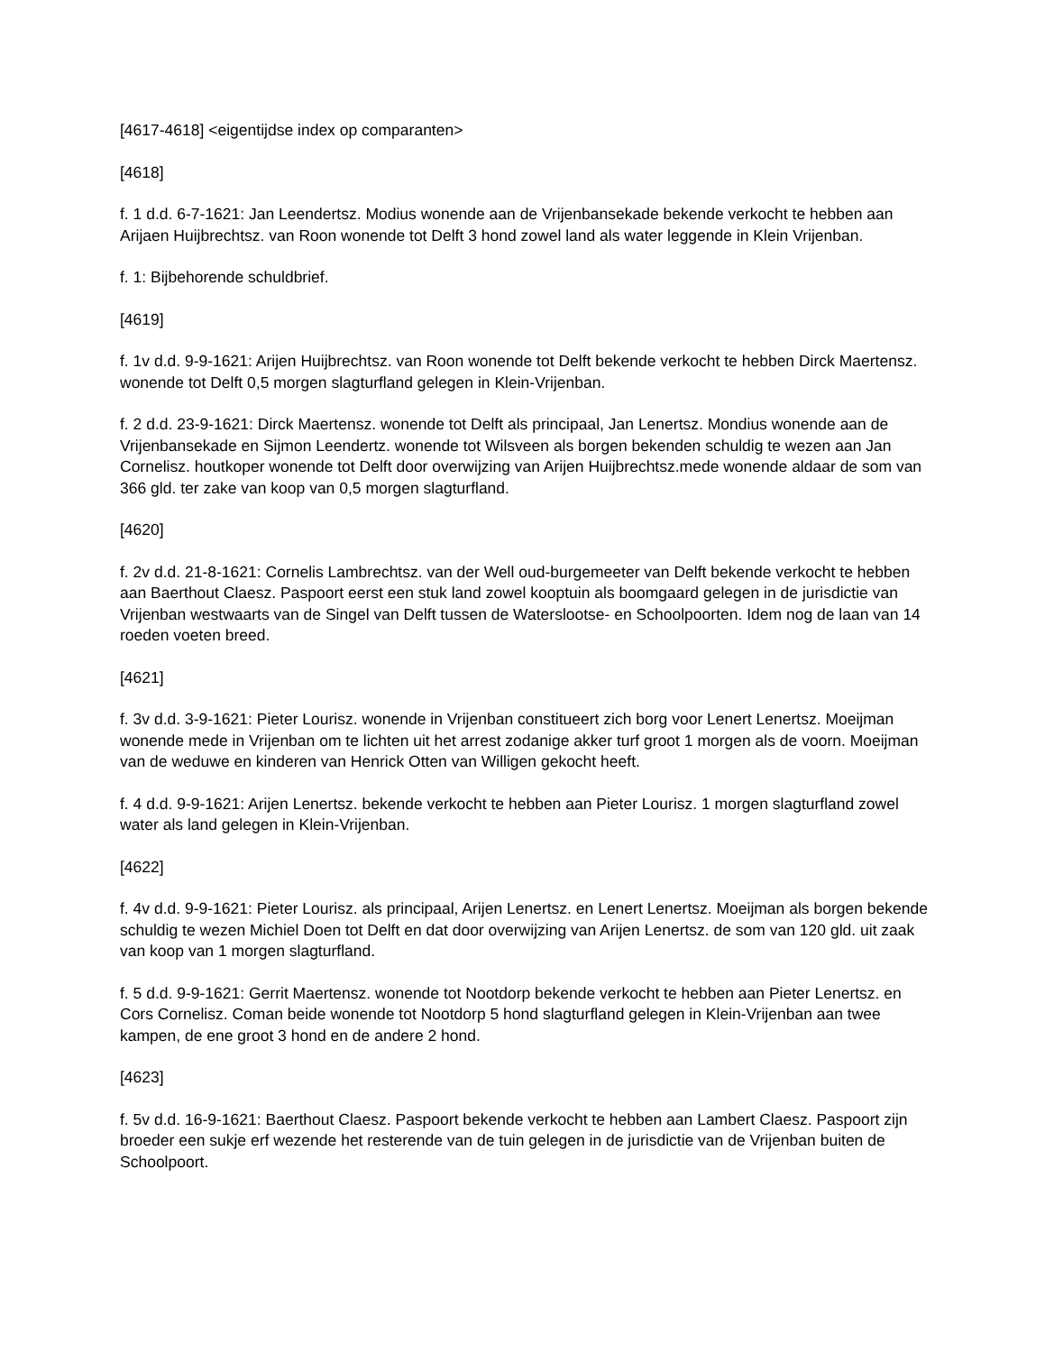[4617-4618] <eigentijdse index op comparanten>
[4618]
f. 1 d.d. 6-7-1621: Jan Leendertsz. Modius wonende aan de Vrijenbansekade bekende verkocht te hebben aan Arijaen Huijbrechtsz. van Roon wonende tot Delft 3 hond zowel land als water leggende in Klein Vrijenban.
f. 1: Bijbehorende schuldbrief.
[4619]
f. 1v d.d. 9-9-1621: Arijen Huijbrechtsz. van Roon wonende tot Delft bekende verkocht te hebben Dirck Maertensz. wonende tot Delft 0,5 morgen slagturfland gelegen in Klein-Vrijenban.
f. 2 d.d. 23-9-1621: Dirck Maertensz. wonende tot Delft als principaal, Jan Lenertsz. Mondius wonende aan de Vrijenbansekade en Sijmon Leendertz. wonende tot Wilsveen als borgen bekenden schuldig te wezen aan Jan Cornelisz. houtkoper wonende tot Delft door overwijzing van Arijen Huijbrechtsz.mede wonende aldaar de som van 366 gld. ter zake van koop van 0,5 morgen slagturfland.
[4620]
f. 2v d.d. 21-8-1621: Cornelis Lambrechtsz. van der Well oud-burgemeeter van Delft bekende verkocht te hebben aan Baerthout Claesz. Paspoort eerst een stuk land zowel kooptuin als boomgaard gelegen in de jurisdictie van Vrijenban westwaarts van de Singel van Delft tussen de Waterslootse- en Schoolpoorten. Idem nog de laan van 14 roeden voeten breed.
[4621]
f. 3v d.d. 3-9-1621: Pieter Lourisz. wonende in Vrijenban constitueert zich borg voor Lenert Lenertsz. Moeijman wonende mede in Vrijenban om te lichten uit het arrest zodanige akker turf groot 1 morgen als de voorn. Moeijman van de weduwe en kinderen van Henrick Otten van Willigen gekocht heeft.
f. 4 d.d. 9-9-1621: Arijen Lenertsz. bekende verkocht te hebben aan Pieter Lourisz. 1 morgen slagturfland zowel water als land gelegen in Klein-Vrijenban.
[4622]
f. 4v d.d. 9-9-1621: Pieter Lourisz. als principaal, Arijen Lenertsz. en Lenert Lenertsz. Moeijman als borgen bekende schuldig te wezen Michiel Doen tot Delft en dat door overwijzing van Arijen Lenertsz. de som van 120 gld. uit zaak van koop van 1 morgen slagturfland.
f. 5 d.d. 9-9-1621: Gerrit Maertensz. wonende tot Nootdorp bekende verkocht te hebben aan Pieter Lenertsz. en Cors Cornelisz. Coman beide wonende tot Nootdorp 5 hond slagturfland gelegen in Klein-Vrijenban aan twee kampen, de ene groot 3 hond en de andere 2 hond.
[4623]
f. 5v d.d. 16-9-1621: Baerthout Claesz. Paspoort bekende verkocht te hebben aan Lambert Claesz. Paspoort zijn broeder een sukje erf wezende het resterende van de tuin gelegen in de jurisdictie van de Vrijenban buiten de Schoolpoort.